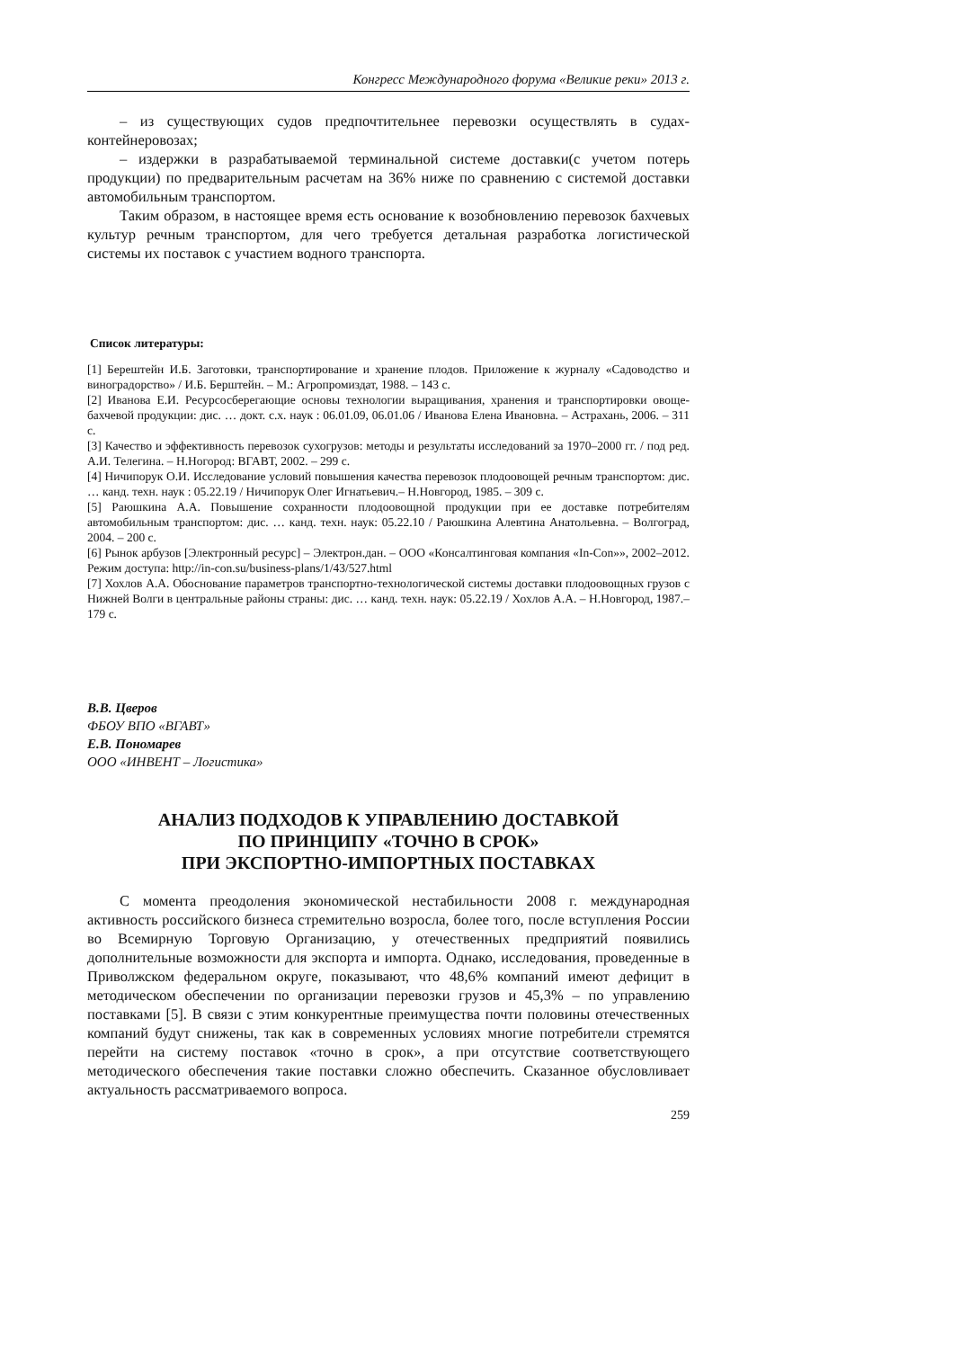Конгресс Международного форума «Великие реки» 2013 г.
– из существующих судов предпочтительнее перевозки осуществлять в судах-контейнеровозах;
– издержки в разрабатываемой терминальной системе доставки(с учетом потерь продукции) по предварительным расчетам на 36% ниже по сравнению с системой доставки автомобильным транспортом.
Таким образом, в настоящее время есть основание к возобновлению перевозок бахчевых культур речным транспортом, для чего требуется детальная разработка логистической системы их поставок с участием водного транспорта.
Список литературы:
[1] Берештейн И.Б. Заготовки, транспортирование и хранение плодов. Приложение к журналу «Садоводство и виноградорство» / И.Б. Берштейн. – М.: Агропромиздат, 1988. – 143 с.
[2] Иванова Е.И. Ресурсосберегающие основы технологии выращивания, хранения и транспортировки овоще-бахчевой продукции: дис. … докт. с.х. наук : 06.01.09, 06.01.06 / Иванова Елена Ивановна. – Астрахань, 2006. – 311 с.
[3] Качество и эффективность перевозок сухогрузов: методы и результаты исследований за 1970–2000 гг. / под ред. А.И. Телегина. – Н.Ногород: ВГАВТ, 2002. – 299 с.
[4] Ничипорук О.И. Исследование условий повышения качества перевозок плодоовощей речным транспортом: дис. … канд. техн. наук : 05.22.19 / Ничипорук Олег Игнатьевич.– Н.Новгород, 1985. – 309 с.
[5] Раюшкина А.А. Повышение сохранности плодоовощной продукции при ее доставке потребителям автомобильным транспортом: дис. … канд. техн. наук: 05.22.10 / Раюшкина Алевтина Анатольевна. – Волгоград, 2004. – 200 с.
[6] Рынок арбузов [Электронный ресурс] – Электрон.дан. – ООО «Консалтинговая компания «In-Con»», 2002–2012. Режим доступа: http://in-con.su/business-plans/1/43/527.html
[7] Хохлов А.А. Обоснование параметров транспортно-технологической системы доставки плодоовощных грузов с Нижней Волги в центральные районы страны: дис. … канд. техн. наук: 05.22.19 / Хохлов А.А. – Н.Новгород, 1987.– 179 с.
В.В. Цверов
ФБОУ ВПО «ВГАВТ»
Е.В. Пономарев
ООО «ИНВЕНТ – Логистика»
АНАЛИЗ ПОДХОДОВ К УПРАВЛЕНИЮ ДОСТАВКОЙ
ПО ПРИНЦИПУ «ТОЧНО В СРОК»
ПРИ ЭКСПОРТНО-ИМПОРТНЫХ ПОСТАВКАХ
С момента преодоления экономической нестабильности 2008 г. международная активность российского бизнеса стремительно возросла, более того, после вступления России во Всемирную Торговую Организацию, у отечественных предприятий появились дополнительные возможности для экспорта и импорта. Однако, исследования, проведенные в Приволжском федеральном округе, показывают, что 48,6% компаний имеют дефицит в методическом обеспечении по организации перевозки грузов и 45,3% – по управлению поставками [5]. В связи с этим конкурентные преимущества почти половины отечественных компаний будут снижены, так как в современных условиях многие потребители стремятся перейти на систему поставок «точно в срок», а при отсутствие соответствующего методического обеспечения такие поставки сложно обеспечить. Сказанное обусловливает актуальность рассматриваемого вопроса.
259